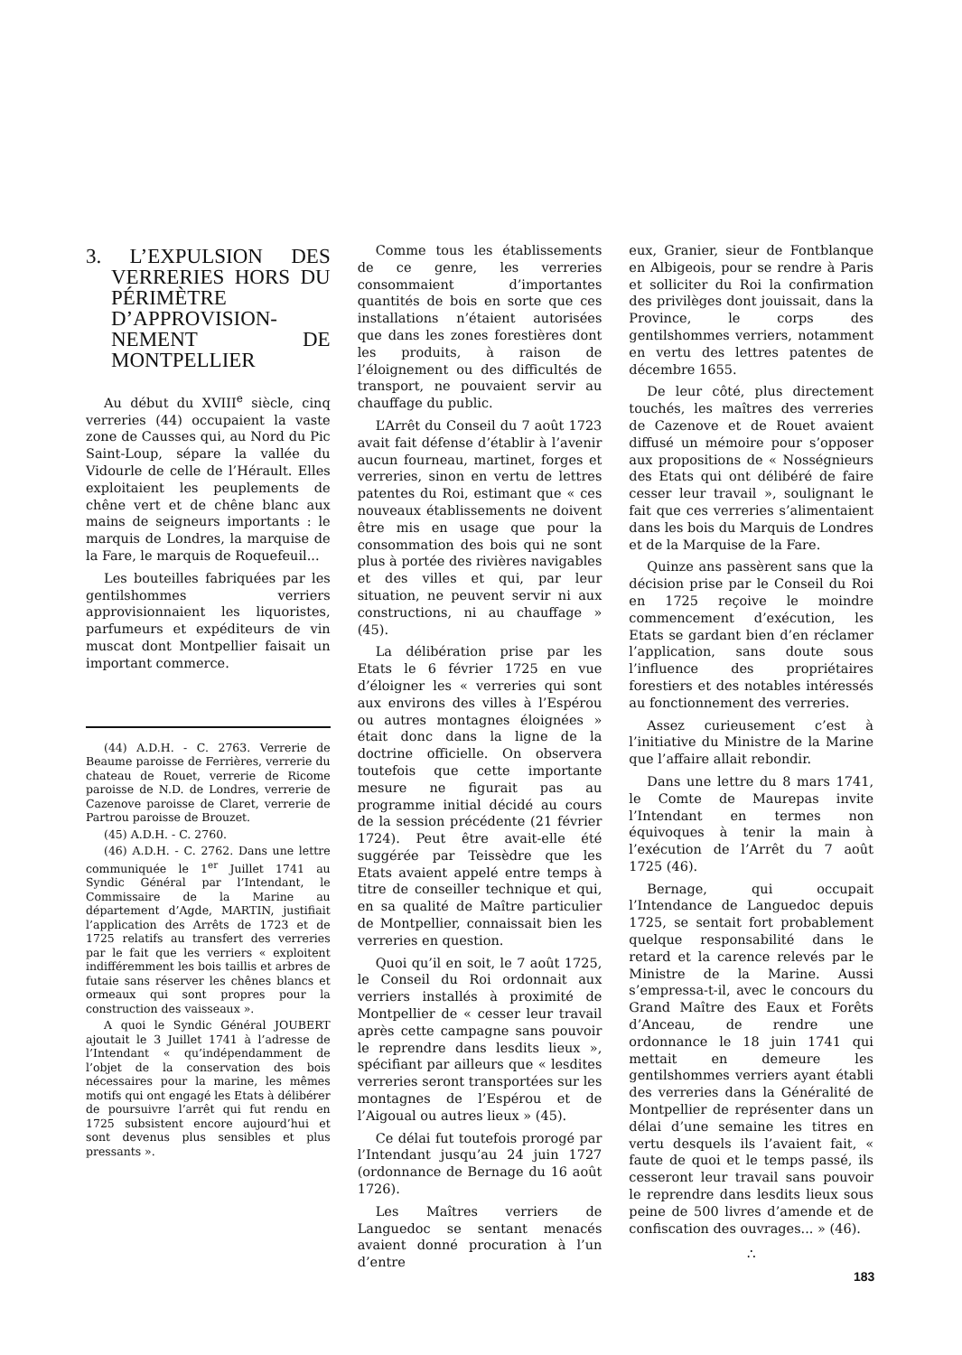3. L’EXPULSION DES VERRERIES HORS DU PÉRIMÈTRE D’APPROVISION-NEMENT DE MONTPELLIER
Au début du XVIII<sup>e</sup> siècle, cinq verreries (44) occupaient la vaste zone de Causses qui, au Nord du Pic Saint-Loup, sépare la vallée du Vidourle de celle de l’Hérault. Elles exploitaient les peuplements de chêne vert et de chêne blanc aux mains de seigneurs importants : le marquis de Londres, la marquise de la Fare, le marquis de Roquefeuil...
Les bouteilles fabriquées par les gentilshommes verriers approvisionnaient les liquoristes, parfumeurs et expéditeurs de vin muscat dont Montpellier faisait un important commerce.
(44) A.D.H. - C. 2763. Verrerie de Beaume paroisse de Ferrières, verrerie du chateau de Rouet, verrerie de Ricome paroisse de N.D. de Londres, verrerie de Cazenove paroisse de Claret, verrerie de Partrou paroisse de Brouzet.
(45) A.D.H. - C. 2760.
(46) A.D.H. - C. 2762. Dans une lettre communiquée le 1<sup>er</sup> Juillet 1741 au Syndic Général par l’Intendant, le Commissaire de la Marine au département d’Agde, MARTIN, justifiait l’application des Arrêts de 1723 et de 1725 relatifs au transfert des verreries par le fait que les verriers « exploitent indifféremment les bois taillis et arbres de futaie sans réserver les chênes blancs et ormeaux qui sont propres pour la construction des vaisseaux ».
A quoi le Syndic Général JOUBERT ajoutait le 3 Juillet 1741 à l’adresse de l’Intendant « qu’indépendamment de l’objet de la conservation des bois nécessaires pour la marine, les mêmes motifs qui ont engagé les Etats à délibérer de poursuivre l’arrêt qui fut rendu en 1725 subsistent encore aujourd’hui et sont devenus plus sensibles et plus pressants ».
Comme tous les établissements de ce genre, les verreries consommaient d’importantes quantités de bois en sorte que ces installations n’étaient autorisées que dans les zones forestières dont les produits, à raison de l’éloignement ou des difficultés de transport, ne pouvaient servir au chauffage du public.
L’Arrêt du Conseil du 7 août 1723 avait fait défense d’établir à l’avenir aucun fourneau, martinet, forges et verreries, sinon en vertu de lettres patentes du Roi, estimant que « ces nouveaux établissements ne doivent être mis en usage que pour la consommation des bois qui ne sont plus à portée des rivières navigables et des villes et qui, par leur situation, ne peuvent servir ni aux constructions, ni au chauffage » (45).
La délibération prise par les Etats le 6 février 1725 en vue d’éloigner les « verreries qui sont aux environs des villes à l’Espérou ou autres montagnes éloignées » était donc dans la ligne de la doctrine officielle. On observera toutefois que cette importante mesure ne figurait pas au programme initial décidé au cours de la session précédente (21 février 1724). Peut être avait-elle été suggérée par Teissèdre que les Etats avaient appelé entre temps à titre de conseiller technique et qui, en sa qualité de Maître particulier de Montpellier, connaissait bien les verreries en question.
Quoi qu’il en soit, le 7 août 1725, le Conseil du Roi ordonnait aux verriers installés à proximité de Montpellier de « cesser leur travail après cette campagne sans pouvoir le reprendre dans lesdits lieux », spécifiant par ailleurs que « lesdites verreries seront transportées sur les montagnes de l’Espérou et de l’Aigoual ou autres lieux » (45).
Ce délai fut toutefois prorogé par l’Intendant jusqu’au 24 juin 1727 (ordonnance de Bernage du 16 août 1726).
Les Maîtres verriers de Languedoc se sentant menacés avaient donné procuration à l’un d’entre
eux, Granier, sieur de Fontblanque en Albigeois, pour se rendre à Paris et solliciter du Roi la confirmation des privilèges dont jouissait, dans la Province, le corps des gentilshommes verriers, notamment en vertu des lettres patentes de décembre 1655.
De leur côté, plus directement touchés, les maîtres des verreries de Cazenove et de Rouet avaient diffusé un mémoire pour s’opposer aux propositions de « Nosségnieurs des Etats qui ont délibéré de faire cesser leur travail », soulignant le fait que ces verreries s’alimentaient dans les bois du Marquis de Londres et de la Marquise de la Fare.
Quinze ans passèrent sans que la décision prise par le Conseil du Roi en 1725 reçoive le moindre commencement d’exécution, les Etats se gardant bien d’en réclamer l’application, sans doute sous l’influence des propriétaires forestiers et des notables intéressés au fonctionnement des verreries.
Assez curieusement c’est à l’initiative du Ministre de la Marine que l’affaire allait rebondir.
Dans une lettre du 8 mars 1741, le Comte de Maurepas invite l’Intendant en termes non équivoques à tenir la main à l’exécution de l’Arrêt du 7 août 1725 (46).
Bernage, qui occupait l’Intendance de Languedoc depuis 1725, se sentait fort probablement quelque responsabilité dans le retard et la carence relevés par le Ministre de la Marine. Aussi s’empressa-t-il, avec le concours du Grand Maître des Eaux et Forêts d’Anceau, de rendre une ordonnance le 18 juin 1741 qui mettait en demeure les gentilshommes verriers ayant établi des verreries dans la Généralité de Montpellier de représenter dans un délai d’une semaine les titres en vertu desquels ils l’avaient fait, « faute de quoi et le temps passé, ils cesseront leur travail sans pouvoir le reprendre dans lesdits lieux sous peine de 500 livres d’amende et de confiscation des ouvrages... » (46).
∴
183